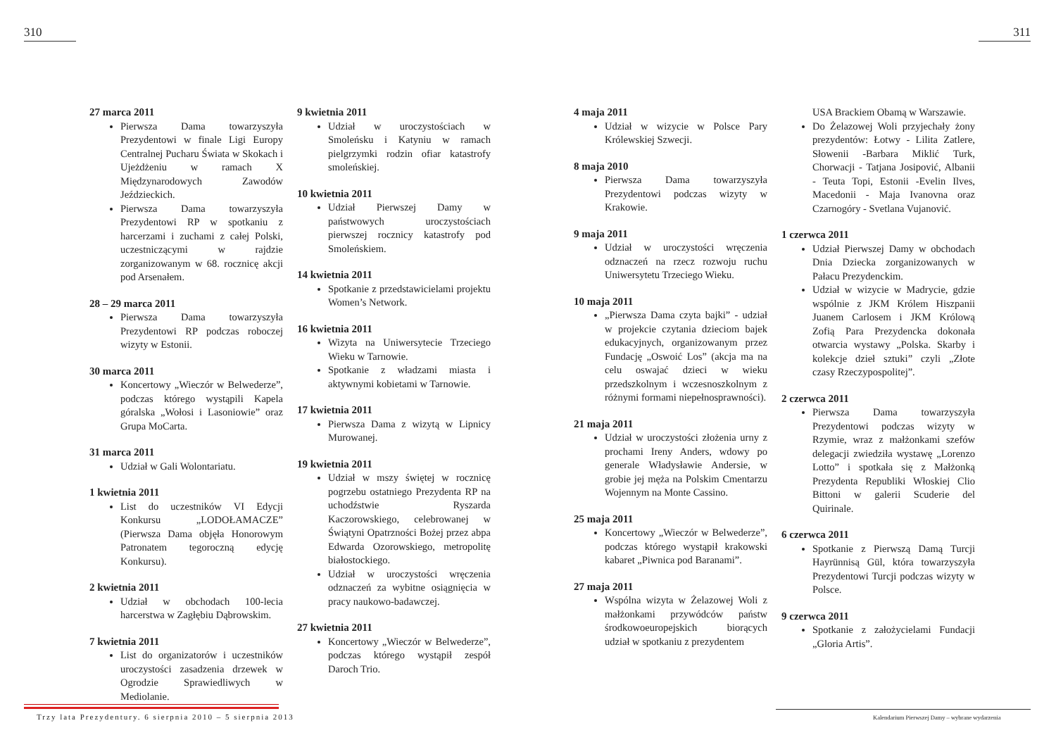310 311
27 marca 2011
Pierwsza Dama towarzyszyła Prezydentowi w finale Ligi Europy Centralnej Pucharu Świata w Skokach i Ujeżdżeniu w ramach X Międzynarodowych Zawodów Jeździeckich.
Pierwsza Dama towarzyszyła Prezydentowi RP w spotkaniu z harcerzami i zuchami z całej Polski, uczestniczącymi w rajdzie zorganizowanym w 68. rocznicę akcji pod Arsenałem.
28 – 29 marca 2011
Pierwsza Dama towarzyszyła Prezydentowi RP podczas roboczej wizyty w Estonii.
30 marca 2011
Koncertowy „Wieczór w Belwederze”, podczas którego wystąpili Kapela góralska „Wołosi i Lasoniowie” oraz Grupa MoCarta.
31 marca 2011
Udział w Gali Wolontariatu.
1 kwietnia 2011
List do uczestników VI Edycji Konkursu „LODOŁAMACZE” (Pierwsza Dama objęła Honorowym Patronatem tegoroczną edycję Konkursu).
2 kwietnia 2011
Udział w obchodach 100-lecia harcerstwa w Zagłębiu Dąbrowskim.
7 kwietnia 2011
List do organizatorów i uczestników uroczystości zasadzenia drzewek w Ogrodzie Sprawiedliwych w Mediolanie.
9 kwietnia 2011
Udział w uroczystościach w Smoleńsku i Katyniu w ramach pielgrzymki rodzin ofiar katastrofy smoleńskiej.
10 kwietnia 2011
Udział Pierwszej Damy w państwowych uroczystościach pierwszej rocznicy katastrofy pod Smoleńskiem.
14 kwietnia 2011
Spotkanie z przedstawicielami projektu Women’s Network.
16 kwietnia 2011
Wizyta na Uniwersytecie Trzeciego Wieku w Tarnowie.
Spotkanie z władzami miasta i aktywnymi kobietami w Tarnowie.
17 kwietnia 2011
Pierwsza Dama z wizytą w Lipnicy Murowanej.
19 kwietnia 2011
Udział w mszy świętej w rocznicę pogrzebu ostatniego Prezydenta RP na uchodźstwie Ryszarda Kaczorowskiego, celebrowanej w Świątyni Opatrzności Bożej przez abpa Edwarda Ozorowskiego, metropolitę białostockiego.
Udział w uroczystości wręczenia odznaczeń za wybitne osiągnięcia w pracy naukowo-badawczej.
27 kwietnia 2011
Koncertowy „Wieczór w Belwederze”, podczas którego wystąpił zespół Daroch Trio.
4 maja 2011
Udział w wizycie w Polsce Pary Królewskiej Szwecji.
8 maja 2010
Pierwsza Dama towarzyszyła Prezydentowi podczas wizyty w Krakowie.
9 maja 2011
Udział w uroczystości wręczenia odznaczeń na rzecz rozwoju ruchu Uniwersytetu Trzeciego Wieku.
10 maja 2011
„Pierwsza Dama czyta bajki” - udział w projekcie czytania dzieciom bajek edukacyjnych, organizowanym przez Fundację „Oswoić Los” (akcja ma na celu oswajać dzieci w wieku przedszkolnym i wczesnoszkolnym z różnymi formami niepełnosprawności).
21 maja 2011
Udział w uroczystości złożenia urny z prochami Ireny Anders, wdowy po generale Władysławie Andersie, w grobie jej męża na Polskim Cmentarzu Wojennym na Monte Cassino.
25 maja 2011
Koncertowy „Wieczór w Belwederze”, podczas którego wystąpił krakowski kabaret „Piwnica pod Baranami”.
27 maja 2011
Wspólna wizyta w Żelazowej Woli z małżonkami przywódców państw środkowoeuropejskich biorących udział w spotkaniu z prezydentem
USA Brackiem Obamą w Warszawie.
Do Żelazowej Woli przyjechały żony prezydentów: Łotwy - Lilita Zatlere, Słowenii -Barbara Miklić Turk, Chorwacji - Tatjana Josipović, Albanii - Teuta Topi, Estonii -Evelin Ilves, Macedonii - Maja Ivanovna oraz Czarnogóry - Svetlana Vujanović.
1 czerwca 2011
Udział Pierwszej Damy w obchodach Dnia Dziecka zorganizowanych w Pałacu Prezydenckim.
Udział w wizycie w Madrycie, gdzie wspólnie z JKM Królem Hiszpanii Juanem Carlosem i JKM Królową Zofią Para Prezydencka dokonała otwarcia wystawy „Polska. Skarby i kolekcje dzieł sztuki” czyli „Złote czasy Rzeczypospolitej”.
2 czerwca 2011
Pierwsza Dama towarzyszyła Prezydentowi podczas wizyty w Rzymie, wraz z małżonkami szefów delegacji zwiedziła wystawę „Lorenzo Lotto” i spotkała się z Małżonką Prezydenta Republiki Włoskiej Clio Bittoni w galerii Scuderie del Quirinale.
6 czerwca 2011
Spotkanie z Pierwszą Damą Turcji Hayrünnisą Gül, która towarzyszyła Prezydentowi Turcji podczas wizyty w Polsce.
9 czerwca 2011
Spotkanie z założycielami Fundacji „Gloria Artis”.
Trzy lata Prezydentury. 6 sierpnia 2010 – 5 sierpnia 2013
Kalendarium Pierwszej Damy – wybrane wydarzenia